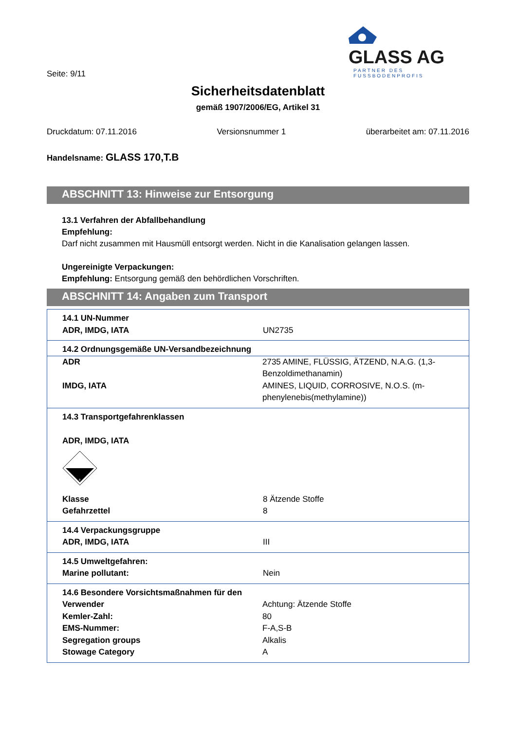GLASS AG
PARTNER DES FUSSBODENPROFIS
Seite: 9/11
Sicherheitsdatenblatt
gemäß 1907/2006/EG, Artikel 31
Druckdatum: 07.11.2016 Versionsnummer 1 überarbeitet am: 07.11.2016
Handelsname: GLASS 170,T.B
ABSCHNITT 13: Hinweise zur Entsorgung
13.1 Verfahren der Abfallbehandlung
Empfehlung:
Darf nicht zusammen mit Hausmüll entsorgt werden. Nicht in die Kanalisation gelangen lassen.
Ungereinigte Verpackungen:
Empfehlung: Entsorgung gemäß den behördlichen Vorschriften.
ABSCHNITT 14: Angaben zum Transport
| 14.1 UN-Nummer ADR, IMDG, IATA UN2735 | |
| 14.2 Ordnungsgemäße UN-Versandbezeichnung | |
| ADR IMDG, IATA | 2735 AMINE, FLÜSSIG, ÄTZEND, N.A.G. (1,3-Benzoldimethanamin) AMINES, LIQUID, CORROSIVE, N.O.S. (m-phenylenebis(methylamine)) |
| 14.3 Transportgefahrenklassen ADR, IMDG, IATA 8 Klasse 8 Ätzende Stoffe Gefahrzettel 8 | |
| 14.4 Verpackungsgruppe ADR, IMDG, IATA III | |
| 14.5 Umweltgefahren: Marine pollutant: Nein | |
| 14.6 Besondere Vorsichtsmaßnahmen für den Verwender Kemler-Zahl: EMS-Nummer: Segregation groups Stowage Category | Achtung: Ätzende Stoffe 80 F-A,S-B Alkalis A |